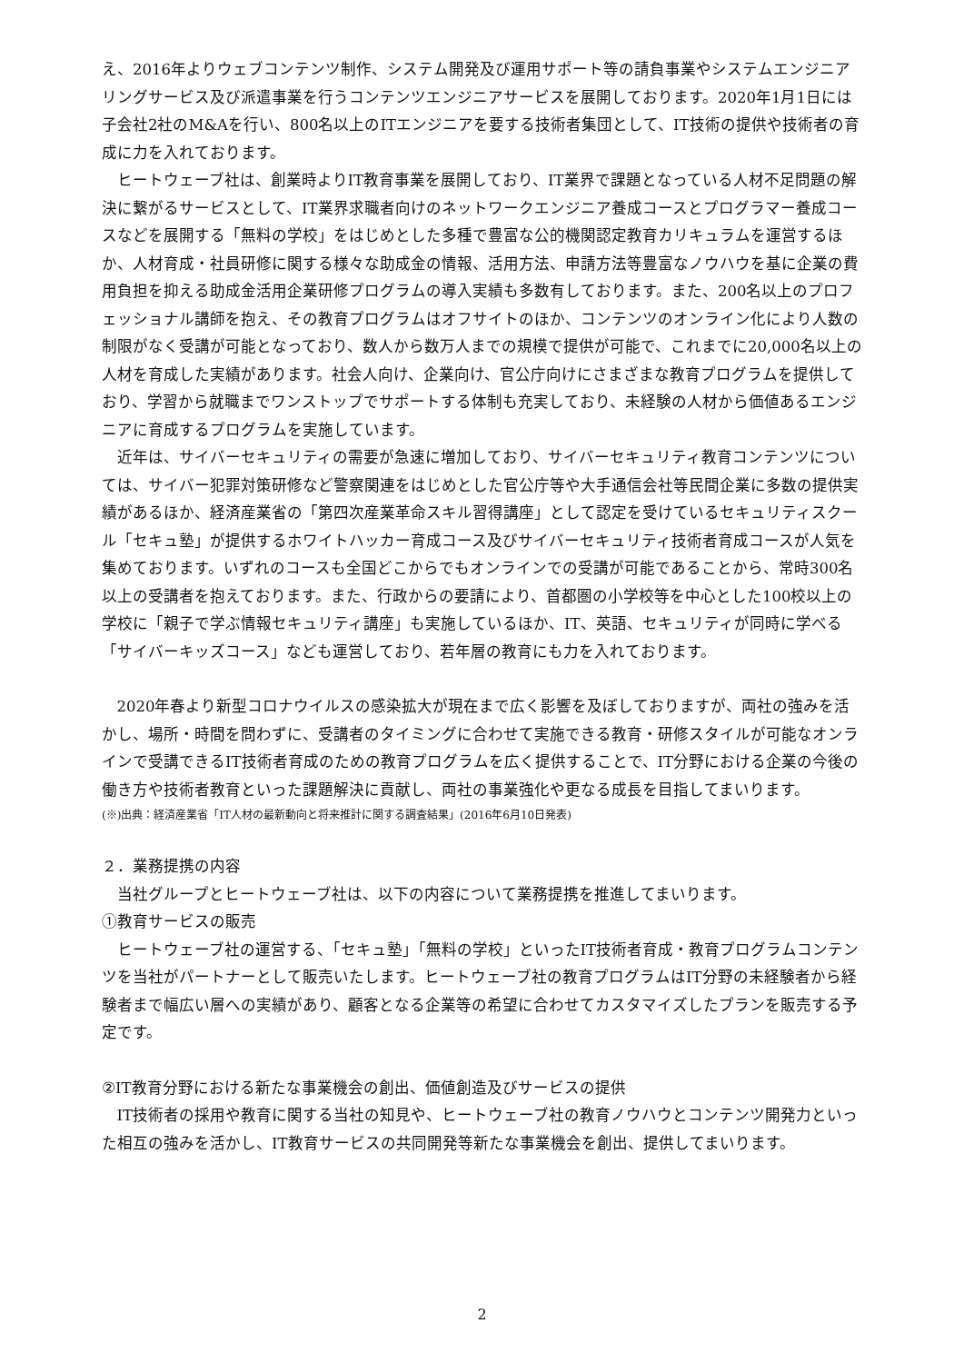え、2016年よりウェブコンテンツ制作、システム開発及び運用サポート等の請負事業やシステムエンジニアリングサービス及び派遣事業を行うコンテンツエンジニアサービスを展開しております。2020年1月1日には子会社2社のM&Aを行い、800名以上のITエンジニアを要する技術者集団として、IT技術の提供や技術者の育成に力を入れております。
ヒートウェーブ社は、創業時よりIT教育事業を展開しており、IT業界で課題となっている人材不足問題の解決に繋がるサービスとして、IT業界求職者向けのネットワークエンジニア養成コースとプログラマー養成コースなどを展開する「無料の学校」をはじめとした多種で豊富な公的機関認定教育カリキュラムを運営するほか、人材育成・社員研修に関する様々な助成金の情報、活用方法、申請方法等豊富なノウハウを基に企業の費用負担を抑える助成金活用企業研修プログラムの導入実績も多数有しております。また、200名以上のプロフェッショナル講師を抱え、その教育プログラムはオフサイトのほか、コンテンツのオンライン化により人数の制限がなく受講が可能となっており、数人から数万人までの規模で提供が可能で、これまでに20,000名以上の人材を育成した実績があります。社会人向け、企業向け、官公庁向けにさまざまな教育プログラムを提供しており、学習から就職までワンストップでサポートする体制も充実しており、未経験の人材から価値あるエンジニアに育成するプログラムを実施しています。
近年は、サイバーセキュリティの需要が急速に増加しており、サイバーセキュリティ教育コンテンツについては、サイバー犯罪対策研修など警察関連をはじめとした官公庁等や大手通信会社等民間企業に多数の提供実績があるほか、経済産業省の「第四次産業革命スキル習得講座」として認定を受けているセキュリティスクール「セキュ塾」が提供するホワイトハッカー育成コース及びサイバーセキュリティ技術者育成コースが人気を集めております。いずれのコースも全国どこからでもオンラインでの受講が可能であることから、常時300名以上の受講者を抱えております。また、行政からの要請により、首都圏の小学校等を中心とした100校以上の学校に「親子で学ぶ情報セキュリティ講座」も実施しているほか、IT、英語、セキュリティが同時に学べる「サイバーキッズコース」なども運営しており、若年層の教育にも力を入れております。
2020年春より新型コロナウイルスの感染拡大が現在まで広く影響を及ぼしておりますが、両社の強みを活かし、場所・時間を問わずに、受講者のタイミングに合わせて実施できる教育・研修スタイルが可能なオンラインで受講できるIT技術者育成のための教育プログラムを広く提供することで、IT分野における企業の今後の働き方や技術者教育といった課題解決に貢献し、両社の事業強化や更なる成長を目指してまいります。
(※)出典：経済産業省「IT人材の最新動向と将来推計に関する調査結果」(2016年6月10日発表)
２．業務提携の内容
当社グループとヒートウェーブ社は、以下の内容について業務提携を推進してまいります。
①教育サービスの販売
ヒートウェーブ社の運営する、「セキュ塾」「無料の学校」といったIT技術者育成・教育プログラムコンテンツを当社がパートナーとして販売いたします。ヒートウェーブ社の教育プログラムはIT分野の未経験者から経験者まで幅広い層への実績があり、顧客となる企業等の希望に合わせてカスタマイズしたプランを販売する予定です。
②IT教育分野における新たな事業機会の創出、価値創造及びサービスの提供
IT技術者の採用や教育に関する当社の知見や、ヒートウェーブ社の教育ノウハウとコンテンツ開発力といった相互の強みを活かし、IT教育サービスの共同開発等新たな事業機会を創出、提供してまいります。
2